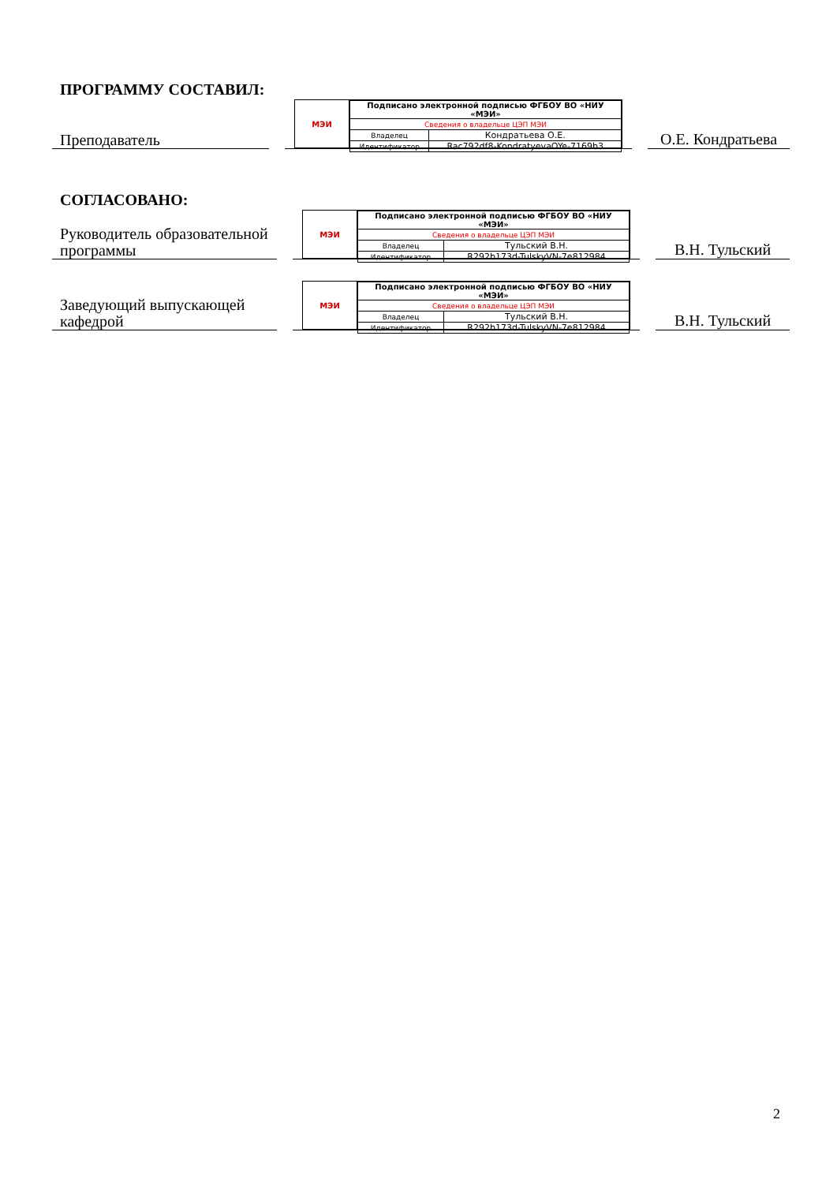ПРОГРАММУ СОСТАВИЛ:
Преподаватель
МЭИ
| Подписано электронной подписью ФГБОУ ВО «НИУ «МЭИ» | |
| Сведения о владельце ЦЭП МЭИ | |
| Владелец | Кондратьева О.Е. |
| Идентификатор | Rac792df8-KondratyevaOYe-7169b3 |
О.Е. Кондратьева
СОГЛАСОВАНО:
Руководитель образовательной программы
МЭИ
| Подписано электронной подписью ФГБОУ ВО «НИУ «МЭИ» | |
| Сведения о владельце ЦЭП МЭИ | |
| Владелец | Тульский В.Н. |
| Идентификатор | R292b173d-TulskyVN-7e812984 |
В.Н. Тульский
Заведующий выпускающей кафедрой
МЭИ
| Подписано электронной подписью ФГБОУ ВО «НИУ «МЭИ» | |
| Сведения о владельце ЦЭП МЭИ | |
| Владелец | Тульский В.Н. |
| Идентификатор | R292b173d-TulskyVN-7e812984 |
В.Н. Тульский
2